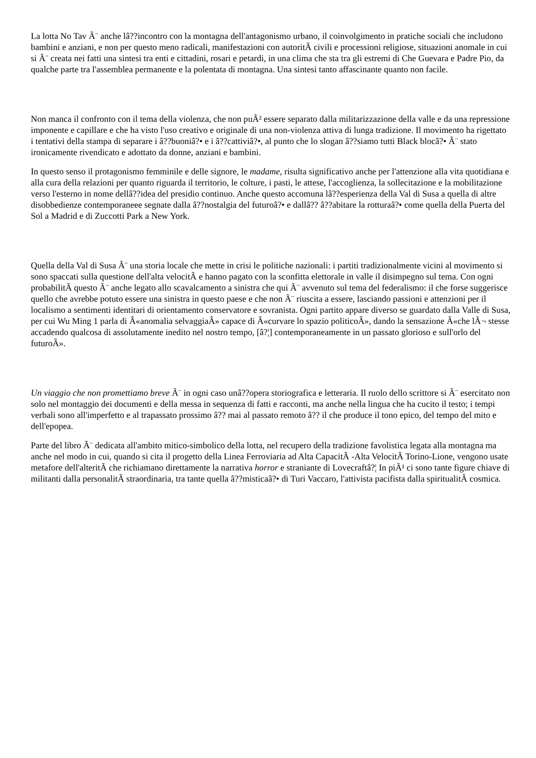La lotta No Tav Ã¨ anche lâ??incontro con la montagna dell'antagonismo urbano, il coinvolgimento in pratiche sociali che includono bambini e anziani, e non per questo meno radicali, manifestazioni con autoritÃ civili e processioni religiose, situazioni anomale in cui si Ã¨ creata nei fatti una sintesi tra enti e cittadini, rosari e petardi, in una clima che sta tra gli estremi di Che Guevara e Padre Pio, da qualche parte tra l'assemblea permanente e la polentata di montagna. Una sintesi tanto affascinante quanto non facile.
Non manca il confronto con il tema della violenza, che non puÃ² essere separato dalla militarizzazione della valle e da una repressione imponente e capillare e che ha visto l'uso creativo e originale di una non-violenza attiva di lunga tradizione. Il movimento ha rigettato i tentativi della stampa di separare i â??buoniâ?• e i â??cattiviâ?•, al punto che lo slogan â??siamo tutti Black blocâ?• Ã¨ stato ironicamente rivendicato e adottato da donne, anziani e bambini.
In questo senso il protagonismo femminile e delle signore, le madame, risulta significativo anche per l'attenzione alla vita quotidiana e alla cura della relazioni per quanto riguarda il territorio, le colture, i pasti, le attese, l'accoglienza, la sollecitazione e la mobilitazione verso l'esterno in nome dellâ??idea del presidio continuo. Anche questo accomuna lâ??esperienza della Val di Susa a quella di altre disobbedienze contemporaneee segnate dalla â??nostalgia del futuroâ?• e dallâ?? â??abitare la rotturaâ?• come quella della Puerta del Sol a Madrid e di Zuccotti Park a New York.
Quella della Val di Susa Ã¨ una storia locale che mette in crisi le politiche nazionali: i partiti tradizionalmente vicini al movimento si sono spaccati sulla questione dell'alta velocitÃ e hanno pagato con la sconfitta elettorale in valle il disimpegno sul tema. Con ogni probabilitÃ questo Ã¨ anche legato allo scavalcamento a sinistra che qui Ã¨ avvenuto sul tema del federalismo: il che forse suggerisce quello che avrebbe potuto essere una sinistra in questo paese e che non Ã¨ riuscita a essere, lasciando passioni e attenzioni per il localismo a sentimenti identitari di orientamento conservatore e sovranista. Ogni partito appare diverso se guardato dalla Valle di Susa, per cui Wu Ming 1 parla di Â«anomalia selvaggiaÂ» capace di Â«curvare lo spazio politicoÂ», dando la sensazione Â«che lÃ¬ stesse accadendo qualcosa di assolutamente inedito nel nostro tempo, [â?¦] contemporaneamente in un passato glorioso e sull'orlo del futuroÂ».
Un viaggio che non promettiamo breve Ã¨ in ogni caso unâ??opera storiografica e letteraria. Il ruolo dello scrittore si Ã¨ esercitato non solo nel montaggio dei documenti e della messa in sequenza di fatti e racconti, ma anche nella lingua che ha cucito il testo; i tempi verbali sono all'imperfetto e al trapassato prossimo â?? mai al passato remoto â?? il che produce il tono epico, del tempo del mito e dell'epopea.
Parte del libro Ã¨ dedicata all'ambito mitico-simbolico della lotta, nel recupero della tradizione favolistica legata alla montagna ma anche nel modo in cui, quando si cita il progetto della Linea Ferroviaria ad Alta CapacitÃ -Alta VelocitÃ Torino-Lione, vengono usate metafore dell'alteritÃ che richiamano direttamente la narrativa horror e straniante di Lovecraftâ?¦ In piÃ¹ ci sono tante figure chiave di militanti dalla personalitÃ straordinaria, tra tante quella â??misticaâ?• di Turi Vaccaro, l'attivista pacifista dalla spiritualitÃ cosmica.